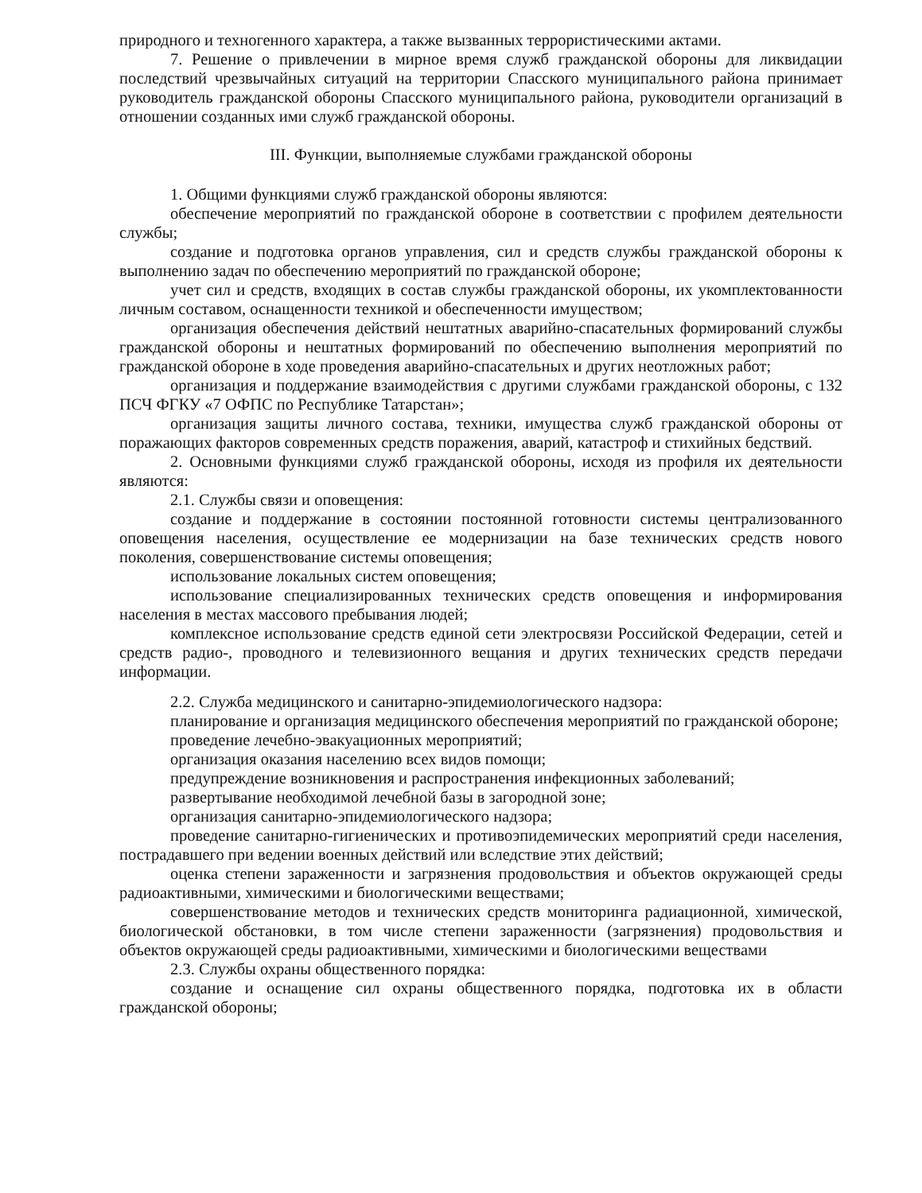природного и техногенного характера, а также вызванных террористическими актами.
7. Решение о привлечении в мирное время служб гражданской обороны для ликвидации последствий чрезвычайных ситуаций на территории Спасского муниципального района принимает руководитель гражданской обороны Спасского муниципального района, руководители организаций в отношении созданных ими служб гражданской обороны.
III. Функции, выполняемые службами гражданской обороны
1. Общими функциями служб гражданской обороны являются:
обеспечение мероприятий по гражданской обороне в соответствии с профилем деятельности службы;
создание и подготовка органов управления, сил и средств службы гражданской обороны к выполнению задач по обеспечению мероприятий по гражданской обороне;
учет сил и средств, входящих в состав службы гражданской обороны, их укомплектованности личным составом, оснащенности техникой и обеспеченности имуществом;
организация обеспечения действий нештатных аварийно-спасательных формирований службы гражданской обороны и нештатных формирований по обеспечению выполнения мероприятий по гражданской обороне в ходе проведения аварийно-спасательных и других неотложных работ;
организация и поддержание взаимодействия с другими службами гражданской обороны, с 132 ПСЧ ФГКУ «7 ОФПС по Республике Татарстан»;
организация защиты личного состава, техники, имущества служб гражданской обороны от поражающих факторов современных средств поражения, аварий, катастроф и стихийных бедствий.
2. Основными функциями служб гражданской обороны, исходя из профиля их деятельности являются:
2.1. Службы связи и оповещения:
создание и поддержание в состоянии постоянной готовности системы централизованного оповещения населения, осуществление ее модернизации на базе технических средств нового поколения, совершенствование системы оповещения;
использование локальных систем оповещения;
использование специализированных технических средств оповещения и информирования населения в местах массового пребывания людей;
комплексное использование средств единой сети электросвязи Российской Федерации, сетей и средств радио-, проводного и телевизионного вещания и других технических средств передачи информации.
2.2. Служба медицинского и санитарно-эпидемиологического надзора:
планирование и организация медицинского обеспечения мероприятий по гражданской обороне;
проведение лечебно-эвакуационных мероприятий;
организация оказания населению всех видов помощи;
предупреждение возникновения и распространения инфекционных заболеваний;
развертывание необходимой лечебной базы в загородной зоне;
организация санитарно-эпидемиологического надзора;
проведение санитарно-гигиенических и противоэпидемических мероприятий среди населения, пострадавшего при ведении военных действий или вследствие этих действий;
оценка степени зараженности и загрязнения продовольствия и объектов окружающей среды радиоактивными, химическими и биологическими веществами;
совершенствование методов и технических средств мониторинга радиационной, химической, биологической обстановки, в том числе степени зараженности (загрязнения) продовольствия и объектов окружающей среды радиоактивными, химическими и биологическими веществами
2.3. Службы охраны общественного порядка:
создание и оснащение сил охраны общественного порядка, подготовка их в области гражданской обороны;